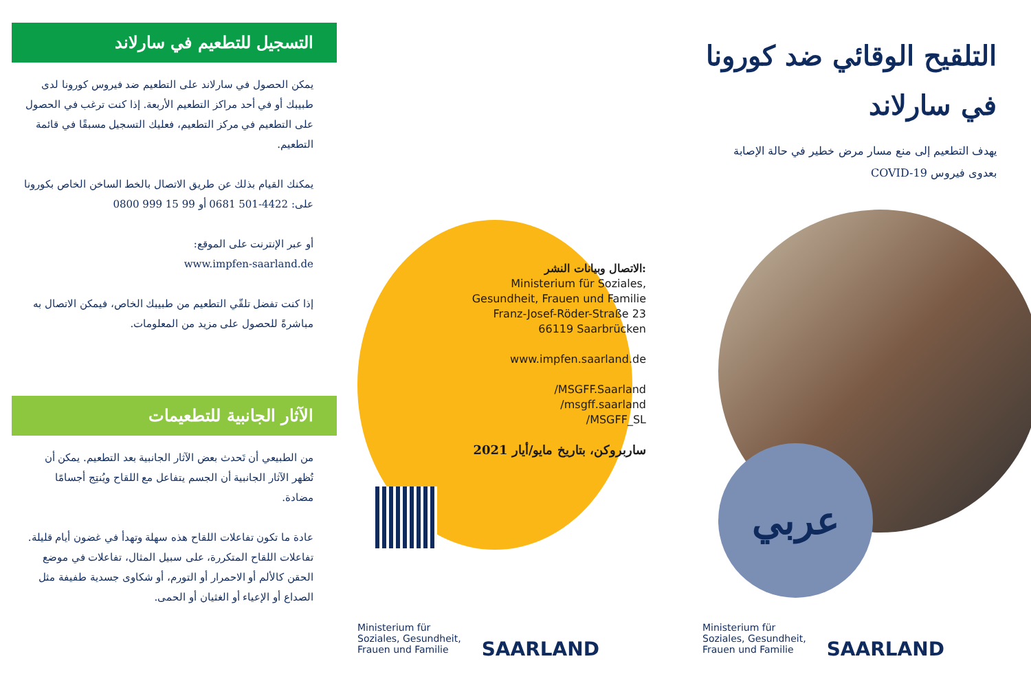التسجيل للتطعيم في سارلاند
يمكن الحصول في سارلاند على التطعيم ضد فيروس كورونا لدى طبيبك أو في أحد مراكز التطعيم الأربعة. إذا كنت ترغب في الحصول على التطعيم في مركز التطعيم، فعليك التسجيل مسبقًا في قائمة التطعيم.
يمكنك القيام بذلك عن طريق الاتصال بالخط الساخن الخاص بكورونا على: 4422-501 0681 أو 99 15 999 0800
أو عبر الإنترنت على الموقع:
www.impfen-saarland.de
إذا كنت تفضل تلقّي التطعيم من طبيبك الخاص، فيمكن الاتصال به مباشرةً للحصول على مزيد من المعلومات.
الآثار الجانبية للتطعيمات
من الطبيعي أن تَحدث بعض الآثار الجانبية بعد التطعيم. يمكن أن تُظهر الآثار الجانبية أن الجسم يتفاعل مع اللقاح ويُنتِج أجسامًا مضادة.
عادة ما تكون تفاعلات اللقاح هذه سهلة وتهدأ في غضون أيام قليلة. تفاعلات اللقاح المتكررة، على سبيل المثال، تفاعلات في موضع الحقن كالألم أو الاحمرار أو التورم، أو شكاوى جسدية طفيفة مثل الصداع أو الإعياء أو الغثيان أو الحمى.
الاتصال وبيانات النشر:
Ministerium für Soziales,
Gesundheit, Frauen und Familie
Franz-Josef-Röder-Straße 23
66119 Saarbrücken
www.impfen.saarland.de
/MSGFF.Saarland
/msgff.saarland
/MSGFF_SL
ساربروكن، بتاريخ مايو/أيار 2021
Ministerium für
Soziales, Gesundheit,
Frauen und Familie
SAARLAND
التلقيح الوقائي ضد كورونا
في سارلاند
يهدف التطعيم إلى منع مسار مرض خطير في حالة الإصابة
بعدوى فيروس COVID-19
عربي
Ministerium für
Soziales, Gesundheit,
Frauen und Familie
SAARLAND